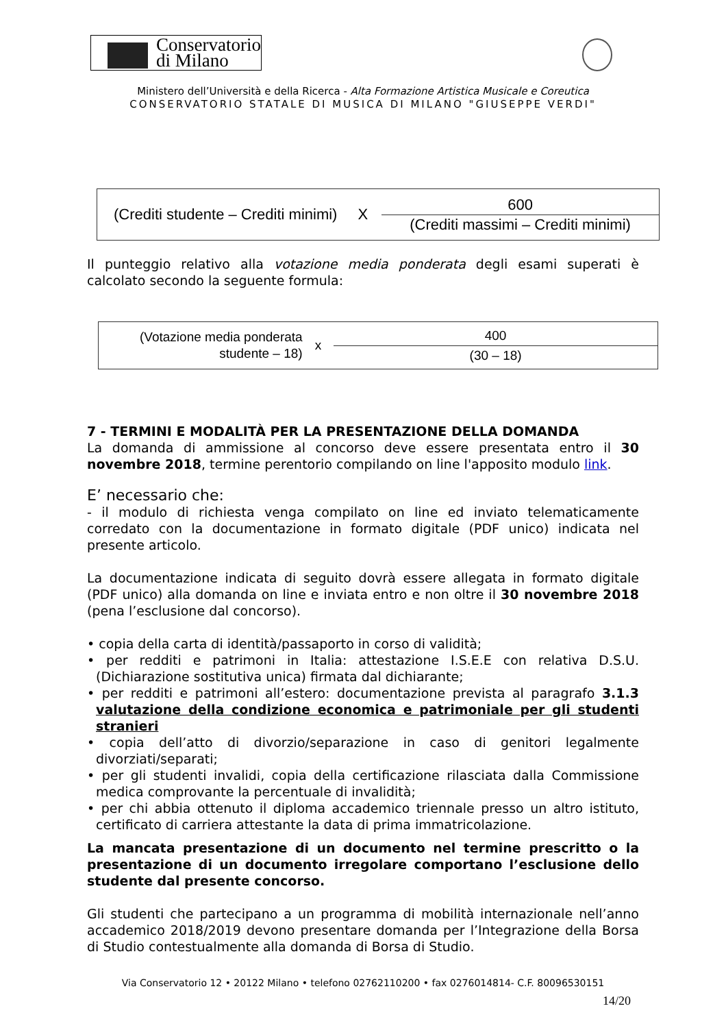Conservatorio
di Milano
Ministero dell’Università e della Ricerca - Alta Formazione Artistica Musicale e Coreutica
CONSERVATORIO STATALE DI MUSICA DI MILANO "GIUSEPPE VERDI"
(Crediti studente – Crediti minimi) X
600
(Crediti massimi – Crediti minimi)
Il punteggio relativo alla votazione media ponderata degli esami superati è calcolato secondo la seguente formula:
(Votazione media ponderata
studente – 18) x
400
(30 – 18)
7 - TERMINI E MODALITÀ PER LA PRESENTAZIONE DELLA DOMANDA
La domanda di ammissione al concorso deve essere presentata entro il 30 novembre 2018, termine perentorio compilando on line l'apposito modulo link.
E’ necessario che:
- il modulo di richiesta venga compilato on line ed inviato telematicamente corredato con la documentazione in formato digitale (PDF unico) indicata nel presente articolo.
La documentazione indicata di seguito dovrà essere allegata in formato digitale (PDF unico) alla domanda on line e inviata entro e non oltre il 30 novembre 2018 (pena l’esclusione dal concorso).
• copia della carta di identità/passaporto in corso di validità;
• per redditi e patrimoni in Italia: attestazione I.S.E.E con relativa D.S.U. (Dichiarazione sostitutiva unica) firmata dal dichiarante;
• per redditi e patrimoni all’estero: documentazione prevista al paragrafo 3.1.3 valutazione della condizione economica e patrimoniale per gli studenti stranieri
• copia dell’atto di divorzio/separazione in caso di genitori legalmente divorziati/separati;
• per gli studenti invalidi, copia della certificazione rilasciata dalla Commissione medica comprovante la percentuale di invalidità;
• per chi abbia ottenuto il diploma accademico triennale presso un altro istituto, certificato di carriera attestante la data di prima immatricolazione.
La mancata presentazione di un documento nel termine prescritto o la presentazione di un documento irregolare comportano l’esclusione dello studente dal presente concorso.
Gli studenti che partecipano a un programma di mobilità internazionale nell’anno accademico 2018/2019 devono presentare domanda per l’Integrazione della Borsa di Studio contestualmente alla domanda di Borsa di Studio.
Via Conservatorio 12 • 20122 Milano • telefono 02762110200 • fax 0276014814- C.F. 80096530151
14/20